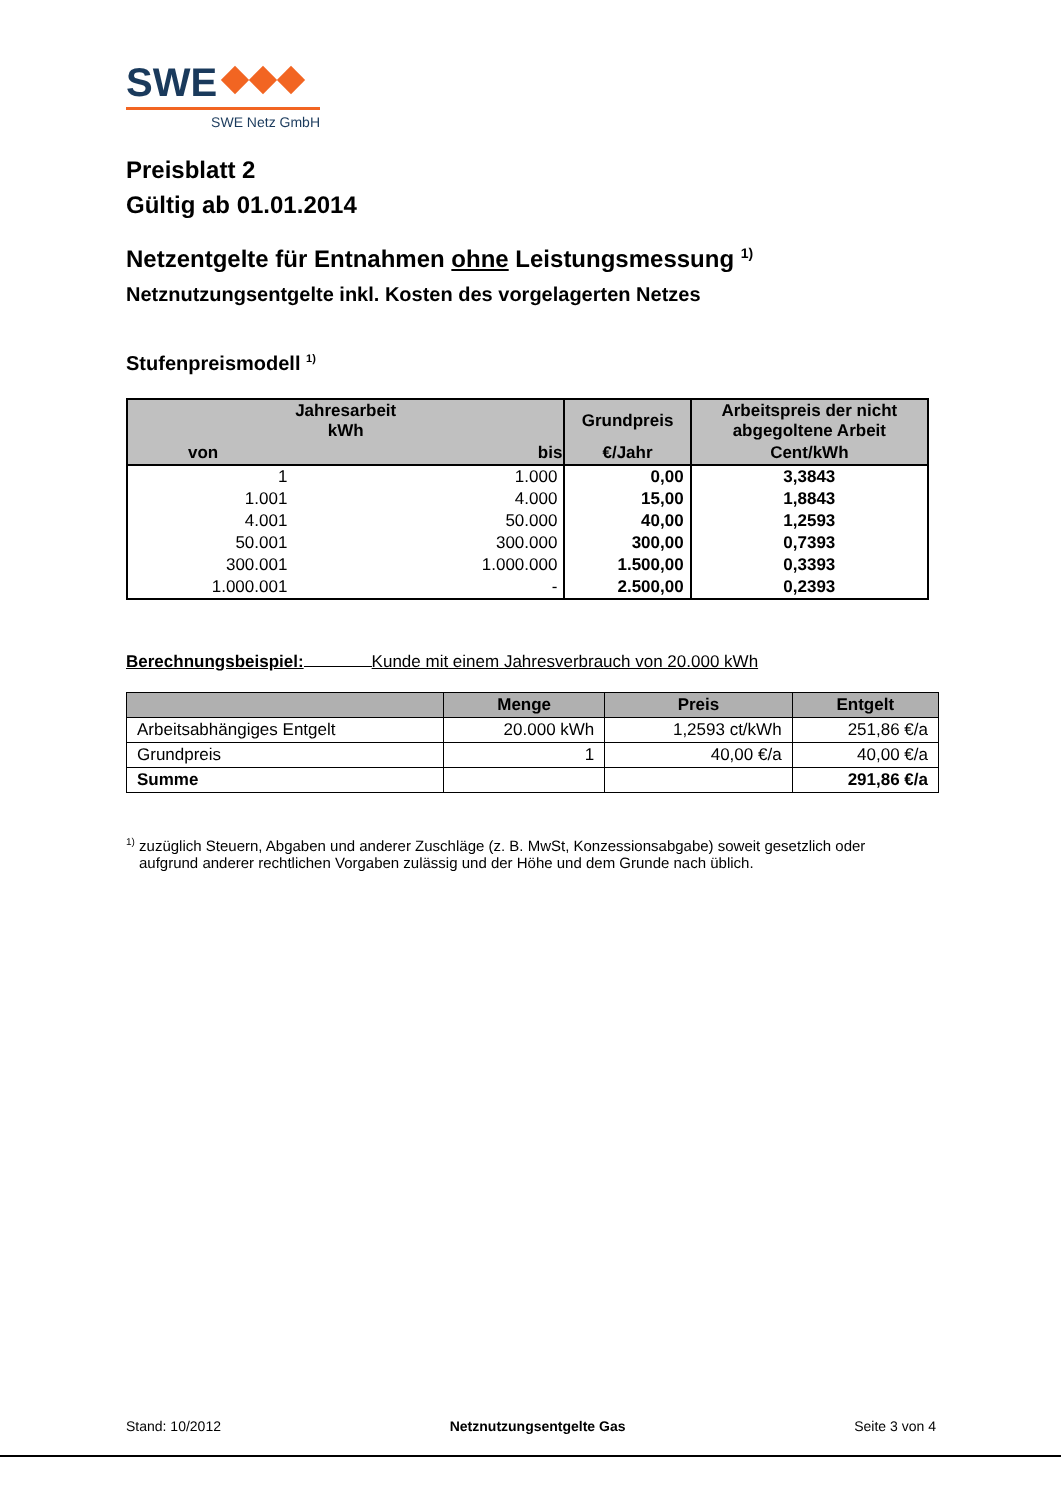SWE
SWE Netz GmbH
Preisblatt 2
Gültig ab 01.01.2014
Netzentgelte für Entnahmen ohne Leistungsmessung <sup>1)</sup>
Netznutzungsentgelte inkl. Kosten des vorgelagerten Netzes
Stufenpreismodell <sup>1)</sup>
| Jahresarbeit kWh | | Grundpreis | Arbeitspreis der nicht abgegoltene Arbeit |
| --- | --- | --- | --- |
| von | bis | €/Jahr | Cent/kWh |
| 1 | 1.000 | 0,00 | 3,3843 |
| 1.001 | 4.000 | 15,00 | 1,8843 |
| 4.001 | 50.000 | 40,00 | 1,2593 |
| 50.001 | 300.000 | 300,00 | 0,7393 |
| 300.001 | 1.000.000 | 1.500,00 | 0,3393 |
| 1.000.001 | - | 2.500,00 | 0,2393 |
Berechnungsbeispiel: Kunde mit einem Jahresverbrauch von 20.000 kWh
| | Menge | Preis | Entgelt |
| --- | --- | --- | --- |
| Arbeitsabhängiges Entgelt | 20.000 kWh | 1,2593 ct/kWh | 251,86 €/a |
| Grundpreis | 1 | 40,00 €/a | 40,00 €/a |
| Summe | | | 291,86 €/a |
<sup>1)</sup> zuzüglich Steuern, Abgaben und anderer Zuschläge (z. B. MwSt, Konzessionsabgabe) soweit gesetzlich oder
aufgrund anderer rechtlichen Vorgaben zulässig und der Höhe und dem Grunde nach üblich.
Stand: 10/2012 Netznutzungsentgelte Gas Seite 3 von 4